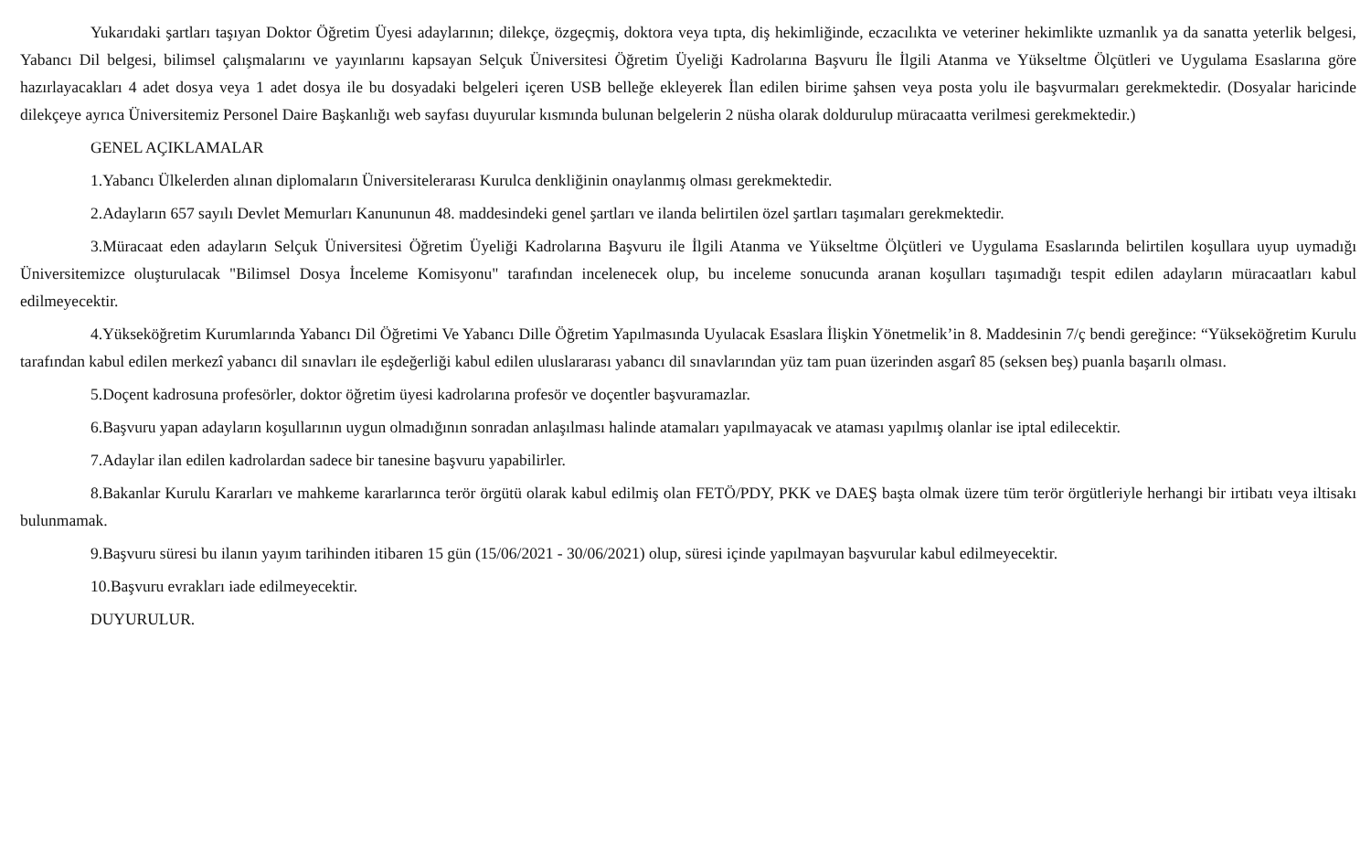Yukarıdaki şartları taşıyan Doktor Öğretim Üyesi adaylarının; dilekçe, özgeçmiş, doktora veya tıpta, diş hekimliğinde, eczacılıkta ve veteriner hekimlikte uzmanlık ya da sanatta yeterlik belgesi, Yabancı Dil belgesi, bilimsel çalışmalarını ve yayınlarını kapsayan Selçuk Üniversitesi Öğretim Üyeliği Kadrolarına Başvuru İle İlgili Atanma ve Yükseltme Ölçütleri ve Uygulama Esaslarına göre hazırlayacakları 4 adet dosya veya 1 adet dosya ile bu dosyadaki belgeleri içeren USB belleğe ekleyerek İlan edilen birime şahsen veya posta yolu ile başvurmaları gerekmektedir. (Dosyalar haricinde dilekçeye ayrıca Üniversitemiz Personel Daire Başkanlığı web sayfası duyurular kısmında bulunan belgelerin 2 nüsha olarak doldurulup müracaatta verilmesi gerekmektedir.)
GENEL AÇIKLAMALAR
1.Yabancı Ülkelerden alınan diplomaların Üniversitelerarası Kurulca denkliğinin onaylanmış olması gerekmektedir.
2.Adayların 657 sayılı Devlet Memurları Kanununun 48. maddesindeki genel şartları ve ilanda belirtilen özel şartları taşımaları gerekmektedir.
3.Müracaat eden adayların Selçuk Üniversitesi Öğretim Üyeliği Kadrolarına Başvuru ile İlgili Atanma ve Yükseltme Ölçütleri ve Uygulama Esaslarında belirtilen koşullara uyup uymadığı Üniversitemizce oluşturulacak "Bilimsel Dosya İnceleme Komisyonu" tarafından incelenecek olup, bu inceleme sonucunda aranan koşulları taşımadığı tespit edilen adayların müracaatları kabul edilmeyecektir.
4.Yükseköğretim Kurumlarında Yabancı Dil Öğretimi Ve Yabancı Dille Öğretim Yapılmasında Uyulacak Esaslara İlişkin Yönetmelik’in 8. Maddesinin 7/ç bendi gereğince: “Yükseköğretim Kurulu tarafından kabul edilen merkezî yabancı dil sınavları ile eşdeğerliği kabul edilen uluslararası yabancı dil sınavlarından yüz tam puan üzerinden asgarî 85 (seksen beş) puanla başarılı olması.
5.Doçent kadrosuna profesörler, doktor öğretim üyesi kadrolarına profesör ve doçentler başvuramazlar.
6.Başvuru yapan adayların koşullarının uygun olmadığının sonradan anlaşılması halinde atamaları yapılmayacak ve ataması yapılmış olanlar ise iptal edilecektir.
7.Adaylar ilan edilen kadrolardan sadece bir tanesine başvuru yapabilirler.
8.Bakanlar Kurulu Kararları ve mahkeme kararlarınca terör örgütü olarak kabul edilmiş olan FETÖ/PDY, PKK ve DAEŞ başta olmak üzere tüm terör örgütleriyle herhangi bir irtibatı veya iltisakı bulunmamak.
9.Başvuru süresi bu ilanın yayım tarihinden itibaren 15 gün (15/06/2021 - 30/06/2021) olup, süresi içinde yapılmayan başvurular kabul edilmeyecektir.
10.Başvuru evrakları iade edilmeyecektir.
DUYURULUR.